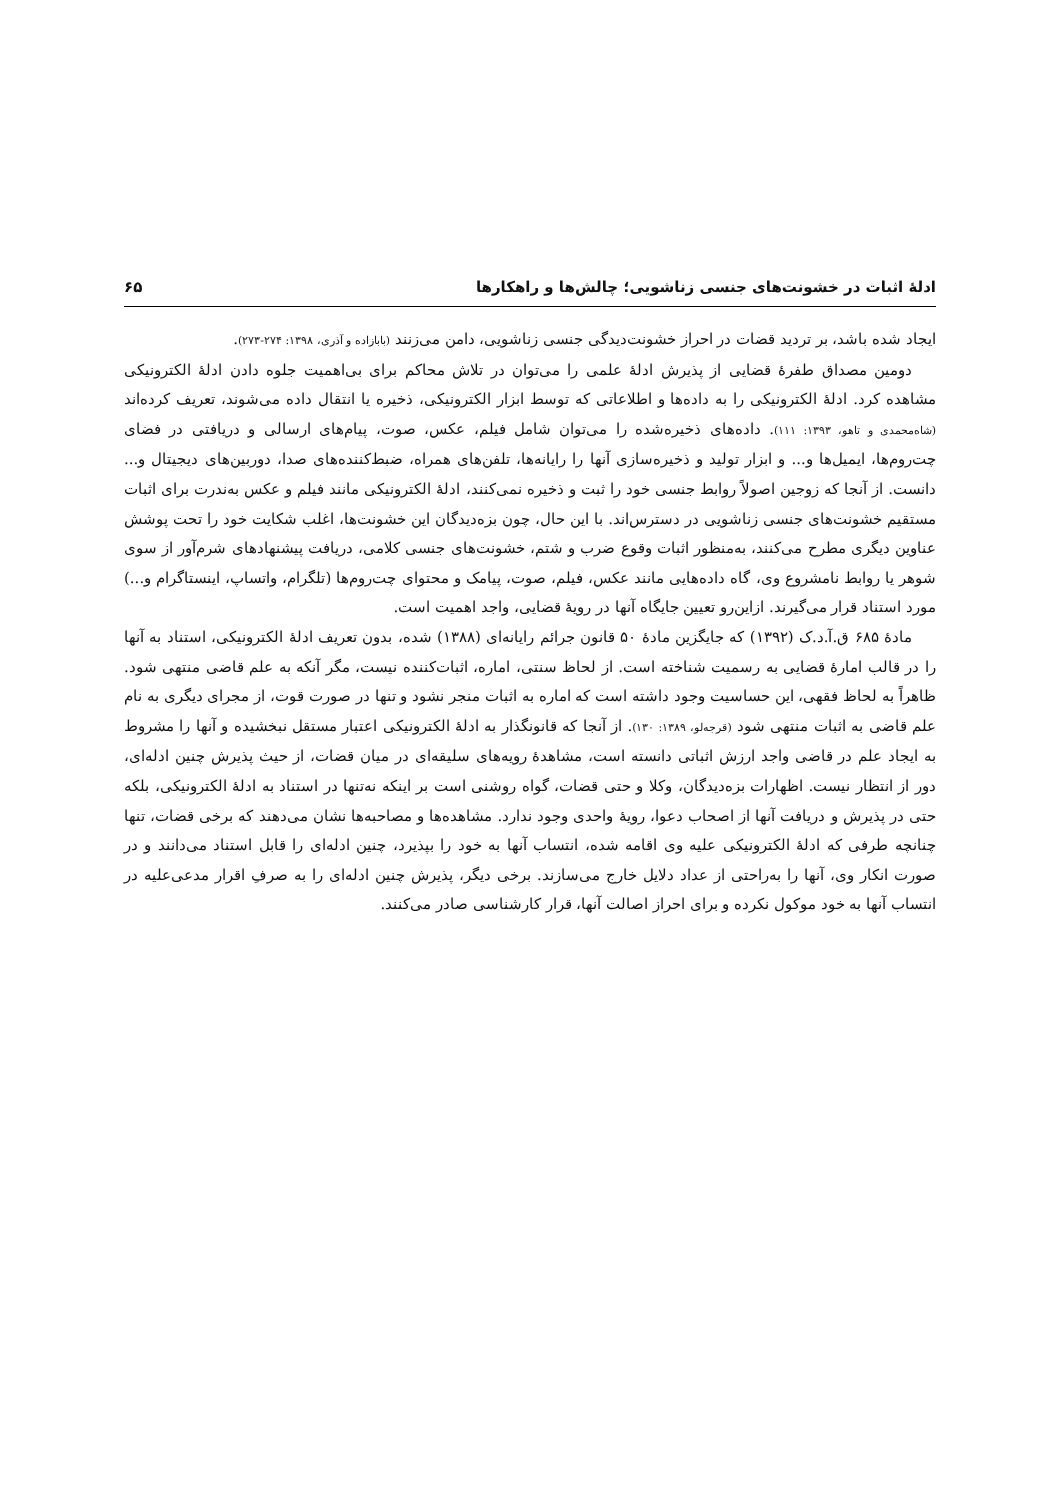ادلهٔ اثبات در خشونت‌های جنسی زناشویی؛ چالش‌ها و راهکارها ۶۵
ایجاد شده باشد، بر تردید قضات در احراز خشونت‌دیدگی جنسی زناشویی، دامن می‌زنند (بابازاده و آذری، ۱۳۹۸: ۲۷۴-۲۷۳).
دومین مصداق طفرهٔ قضایی از پذیرش ادلهٔ علمی را می‌توان در تلاش محاکم برای بی‌اهمیت جلوه دادن ادلهٔ الکترونیکی مشاهده کرد. ادلهٔ الکترونیکی را به داده‌ها و اطلاعاتی که توسط ابزار الکترونیکی، ذخیره یا انتقال داده می‌شوند، تعریف کرده‌اند (شاه‌محمدی و تاهو، ۱۳۹۳: ۱۱۱). داده‌های ذخیره‌شده را می‌توان شامل فیلم، عکس، صوت، پیام‌های ارسالی و دریافتی در فضای چت‌روم‌ها، ایمیل‌ها و... و ابزار تولید و ذخیره‌سازی آنها را رایانه‌ها، تلفن‌های همراه، ضبط‌کننده‌های صدا، دوربین‌های دیجیتال و... دانست. از آنجا که زوجین اصولاً روابط جنسی خود را ثبت و ذخیره نمی‌کنند، ادلهٔ الکترونیکی مانند فیلم و عکس به‌ندرت برای اثبات مستقیم خشونت‌های جنسی زناشویی در دسترس‌اند. با این حال، چون بزه‌دیدگان این خشونت‌ها، اغلب شکایت خود را تحت پوشش عناوین دیگری مطرح می‌کنند، به‌منظور اثبات وقوع ضرب و شتم، خشونت‌های جنسی کلامی، دریافت پیشنهادهای شرم‌آور از سوی شوهر یا روابط نامشروع وی، گاه داده‌هایی مانند عکس، فیلم، صوت، پیامک و محتوای چت‌روم‌ها (تلگرام، واتساپ، اینستاگرام و...) مورد استناد قرار می‌گیرند. ازاین‌رو تعیین جایگاه آنها در رویهٔ قضایی، واجد اهمیت است.
مادهٔ ۶۸۵ ق.آ.د.ک (۱۳۹۲) که جایگزین مادهٔ ۵۰ قانون جرائم رایانه‌ای (۱۳۸۸) شده، بدون تعریف ادلهٔ الکترونیکی، استناد به آنها را در قالب امارهٔ قضایی به رسمیت شناخته است. از لحاظ سنتی، اماره، اثبات‌کننده نیست، مگر آنکه به علم قاضی منتهی شود. ظاهراً به لحاظ فقهی، این حساسیت وجود داشته است که اماره به اثبات منجر نشود و تنها در صورت قوت، از مجرای دیگری به نام علم قاضی به اثبات منتهی شود (قرجه‌لو، ۱۳۸۹: ۱۳۰). از آنجا که قانونگذار به ادلهٔ الکترونیکی اعتبار مستقل نبخشیده و آنها را مشروط به ایجاد علم در قاضی واجد ارزش اثباتی دانسته است، مشاهدهٔ رویه‌های سلیقه‌ای در میان قضات، از حیث پذیرش چنین ادله‌ای، دور از انتظار نیست. اظهارات بزه‌دیدگان، وکلا و حتی قضات، گواه روشنی است بر اینکه نه‌تنها در استناد به ادلهٔ الکترونیکی، بلکه حتی در پذیرش و دریافت آنها از اصحاب دعوا، رویهٔ واحدی وجود ندارد. مشاهده‌ها و مصاحبه‌ها نشان می‌دهند که برخی قضات، تنها چنانچه طرفی که ادلهٔ الکترونیکی علیه وی اقامه شده، انتساب آنها به خود را بپذیرد، چنین ادله‌ای را قابل استناد می‌دانند و در صورت انکار وی، آنها را به‌راحتی از عداد دلایل خارج می‌سازند. برخی دیگر، پذیرش چنین ادله‌ای را به صرفِ اقرار مدعی‌علیه در انتساب آنها به خود موکول نکرده و برای احراز اصالت آنها، قرار کارشناسی صادر می‌کنند.